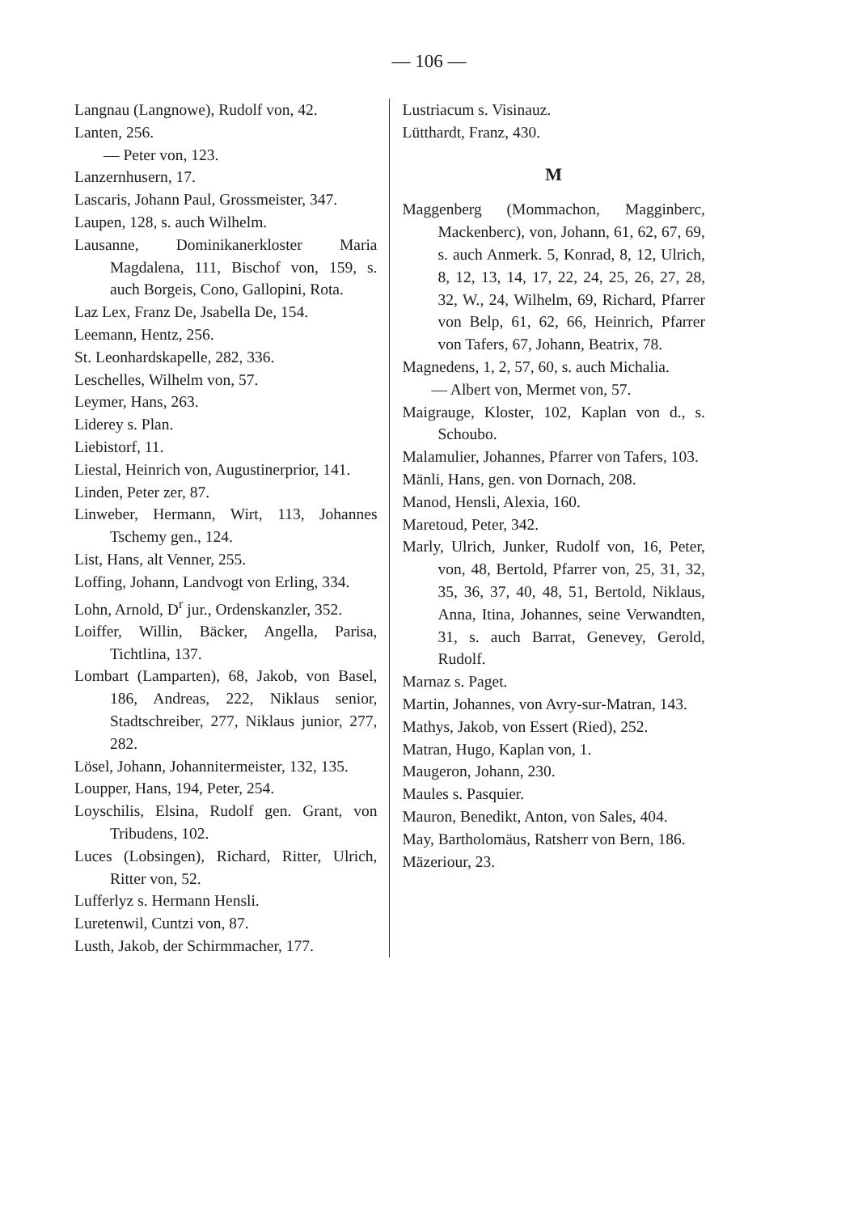— 106 —
Langnau (Langnowe), Rudolf von, 42.
Lanten, 256.
— Peter von, 123.
Lanzernhusern, 17.
Lascaris, Johann Paul, Grossmeister, 347.
Laupen, 128, s. auch Wilhelm.
Lausanne, Dominikanerkloster Maria Magdalena, 111, Bischof von, 159, s. auch Borgeis, Cono, Gallopini, Rota.
Laz Lex, Franz De, Jsabella De, 154.
Leemann, Hentz, 256.
St. Leonhardskapelle, 282, 336.
Leschelles, Wilhelm von, 57.
Leymer, Hans, 263.
Liderey s. Plan.
Liebistorf, 11.
Liestal, Heinrich von, Augustinerprior, 141.
Linden, Peter zer, 87.
Linweber, Hermann, Wirt, 113, Johannes Tschemy gen., 124.
List, Hans, alt Venner, 255.
Loffing, Johann, Landvogt von Erling, 334.
Lohn, Arnold, D<sup>r</sup> jur., Ordenskanzler, 352.
Loiffer, Willin, Bäcker, Angella, Parisa, Tichtlina, 137.
Lombart (Lamparten), 68, Jakob, von Basel, 186, Andreas, 222, Niklaus senior, Stadtschreiber, 277, Niklaus junior, 277, 282.
Lösel, Johann, Johannitermeister, 132, 135.
Loupper, Hans, 194, Peter, 254.
Loyschilis, Elsina, Rudolf gen. Grant, von Tribudens, 102.
Luces (Lobsingen), Richard, Ritter, Ulrich, Ritter von, 52.
Lufferlyz s. Hermann Hensli.
Luretenwil, Cuntzi von, 87.
Lusth, Jakob, der Schirmmacher, 177.
Lustriacum s. Visinauz.
Lütthardt, Franz, 430.
M
Maggenberg (Mommachon, Magginberc, Mackenberc), von, Johann, 61, 62, 67, 69, s. auch Anmerk. 5, Konrad, 8, 12, Ulrich, 8, 12, 13, 14, 17, 22, 24, 25, 26, 27, 28, 32, W., 24, Wilhelm, 69, Richard, Pfarrer von Belp, 61, 62, 66, Heinrich, Pfarrer von Tafers, 67, Johann, Beatrix, 78.
Magnedens, 1, 2, 57, 60, s. auch Michalia.
— Albert von, Mermet von, 57.
Maigrauge, Kloster, 102, Kaplan von d., s. Schoubo.
Malamulier, Johannes, Pfarrer von Tafers, 103.
Mänli, Hans, gen. von Dornach, 208.
Manod, Hensli, Alexia, 160.
Maretoud, Peter, 342.
Marly, Ulrich, Junker, Rudolf von, 16, Peter, von, 48, Bertold, Pfarrer von, 25, 31, 32, 35, 36, 37, 40, 48, 51, Bertold, Niklaus, Anna, Itina, Johannes, seine Verwandten, 31, s. auch Barrat, Genevey, Gerold, Rudolf.
Marnaz s. Paget.
Martin, Johannes, von Avry-sur-Matran, 143.
Mathys, Jakob, von Essert (Ried), 252.
Matran, Hugo, Kaplan von, 1.
Maugeron, Johann, 230.
Maules s. Pasquier.
Mauron, Benedikt, Anton, von Sales, 404.
May, Bartholomäus, Ratsherr von Bern, 186.
Mäzeriour, 23.